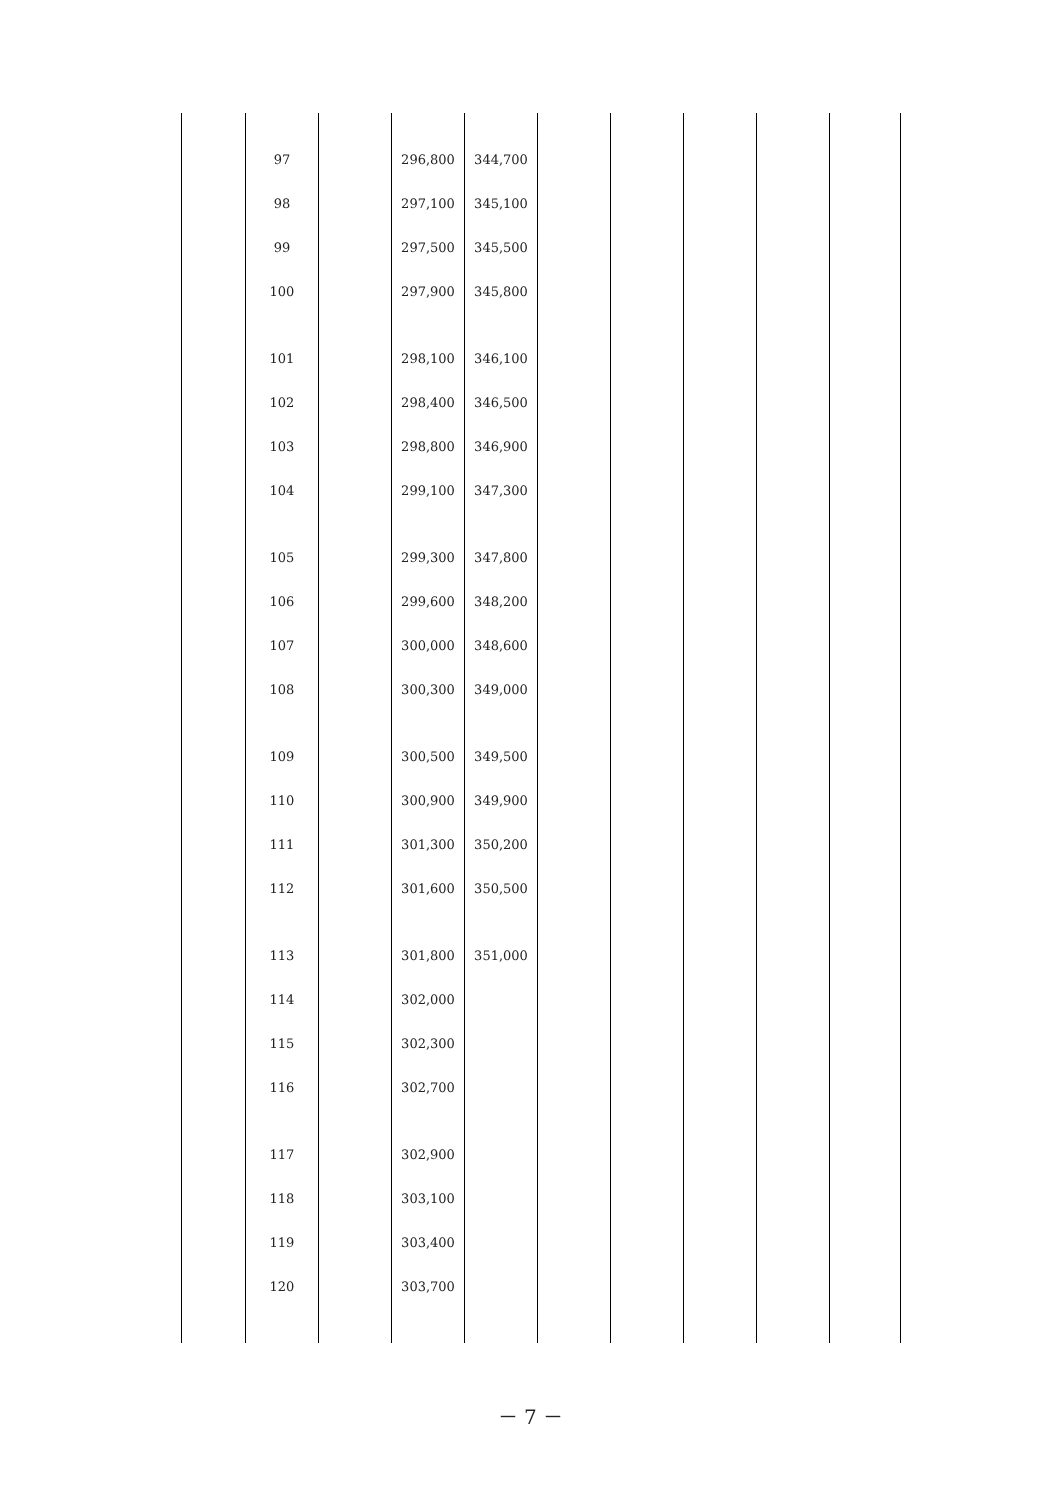| | 97 | | 296,800 | 344,700 | | | | | |
| | 98 | | 297,100 | 345,100 | | | | | |
| | 99 | | 297,500 | 345,500 | | | | | |
| | 100 | | 297,900 | 345,800 | | | | | |
| | 101 | | 298,100 | 346,100 | | | | | |
| | 102 | | 298,400 | 346,500 | | | | | |
| | 103 | | 298,800 | 346,900 | | | | | |
| | 104 | | 299,100 | 347,300 | | | | | |
| | 105 | | 299,300 | 347,800 | | | | | |
| | 106 | | 299,600 | 348,200 | | | | | |
| | 107 | | 300,000 | 348,600 | | | | | |
| | 108 | | 300,300 | 349,000 | | | | | |
| | 109 | | 300,500 | 349,500 | | | | | |
| | 110 | | 300,900 | 349,900 | | | | | |
| | 111 | | 301,300 | 350,200 | | | | | |
| | 112 | | 301,600 | 350,500 | | | | | |
| | 113 | | 301,800 | 351,000 | | | | | |
| | 114 | | 302,000 | | | | | | |
| | 115 | | 302,300 | | | | | | |
| | 116 | | 302,700 | | | | | | |
| | 117 | | 302,900 | | | | | | |
| | 118 | | 303,100 | | | | | | |
| | 119 | | 303,400 | | | | | | |
| | 120 | | 303,700 | | | | | | |
－ 7 －